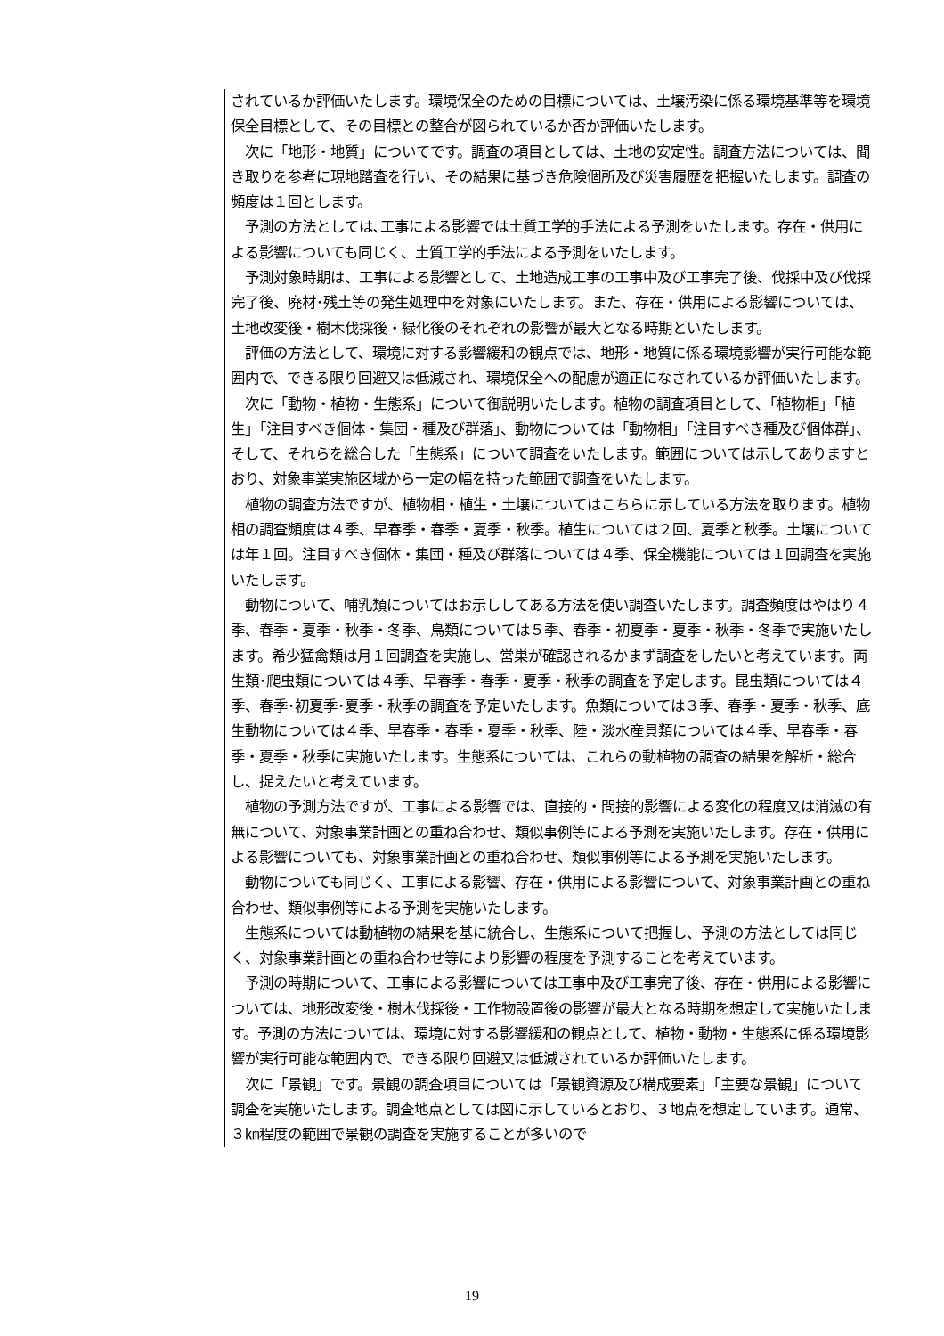されているか評価いたします。環境保全のための目標については、土壌汚染に係る環境基準等を環境保全目標として、その目標との整合が図られているか否か評価いたします。
　次に「地形・地質」についてです。調査の項目としては、土地の安定性。調査方法については、聞き取りを参考に現地踏査を行い、その結果に基づき危険個所及び災害履歴を把握いたします。調査の頻度は１回とします。
　予測の方法としては､工事による影響では土質工学的手法による予測をいたします。存在・供用による影響についても同じく、土質工学的手法による予測をいたします。
　予測対象時期は、工事による影響として、土地造成工事の工事中及び工事完了後、伐採中及び伐採完了後、廃材･残土等の発生処理中を対象にいたします。また、存在・供用による影響については、土地改変後・樹木伐採後・緑化後のそれぞれの影響が最大となる時期といたします。
　評価の方法として、環境に対する影響緩和の観点では、地形・地質に係る環境影響が実行可能な範囲内で、できる限り回避又は低減され、環境保全への配慮が適正になされているか評価いたします。
　次に「動物・植物・生態系」について御説明いたします。植物の調査項目として、「植物相」「植生」「注目すべき個体・集団・種及び群落」、動物については「動物相」「注目すべき種及び個体群」、そして、それらを総合した「生態系」について調査をいたします。範囲については示してありますとおり、対象事業実施区域から一定の幅を持った範囲で調査をいたします。
　植物の調査方法ですが、植物相・植生・土壌についてはこちらに示している方法を取ります。植物相の調査頻度は４季、早春季・春季・夏季・秋季。植生については２回、夏季と秋季。土壌については年１回。注目すべき個体・集団・種及び群落については４季、保全機能については１回調査を実施いたします。
　動物について、哺乳類についてはお示ししてある方法を使い調査いたします。調査頻度はやはり４季、春季・夏季・秋季・冬季、鳥類については５季、春季・初夏季・夏季・秋季・冬季で実施いたします。希少猛禽類は月１回調査を実施し、営巣が確認されるかまず調査をしたいと考えています。両生類･爬虫類については４季、早春季・春季・夏季・秋季の調査を予定します。昆虫類については４季、春季･初夏季･夏季・秋季の調査を予定いたします。魚類については３季、春季・夏季・秋季、底生動物については４季、早春季・春季・夏季・秋季、陸・淡水産貝類については４季、早春季・春季・夏季・秋季に実施いたします。生態系については、これらの動植物の調査の結果を解析・総合し、捉えたいと考えています。
　植物の予測方法ですが、工事による影響では、直接的・間接的影響による変化の程度又は消滅の有無について、対象事業計画との重ね合わせ、類似事例等による予測を実施いたします。存在・供用による影響についても、対象事業計画との重ね合わせ、類似事例等による予測を実施いたします。
　動物についても同じく、工事による影響、存在・供用による影響について、対象事業計画との重ね合わせ、類似事例等による予測を実施いたします。
　生態系については動植物の結果を基に統合し、生態系について把握し、予測の方法としては同じく、対象事業計画との重ね合わせ等により影響の程度を予測することを考えています。
　予測の時期について、工事による影響については工事中及び工事完了後、存在・供用による影響については、地形改変後・樹木伐採後・工作物設置後の影響が最大となる時期を想定して実施いたします。予測の方法については、環境に対する影響緩和の観点として、植物・動物・生態系に係る環境影響が実行可能な範囲内で、できる限り回避又は低減されているか評価いたします。
　次に「景観」です。景観の調査項目については「景観資源及び構成要素」「主要な景観」について調査を実施いたします。調査地点としては図に示しているとおり、３地点を想定しています。通常、３㎞程度の範囲で景観の調査を実施することが多いので
19